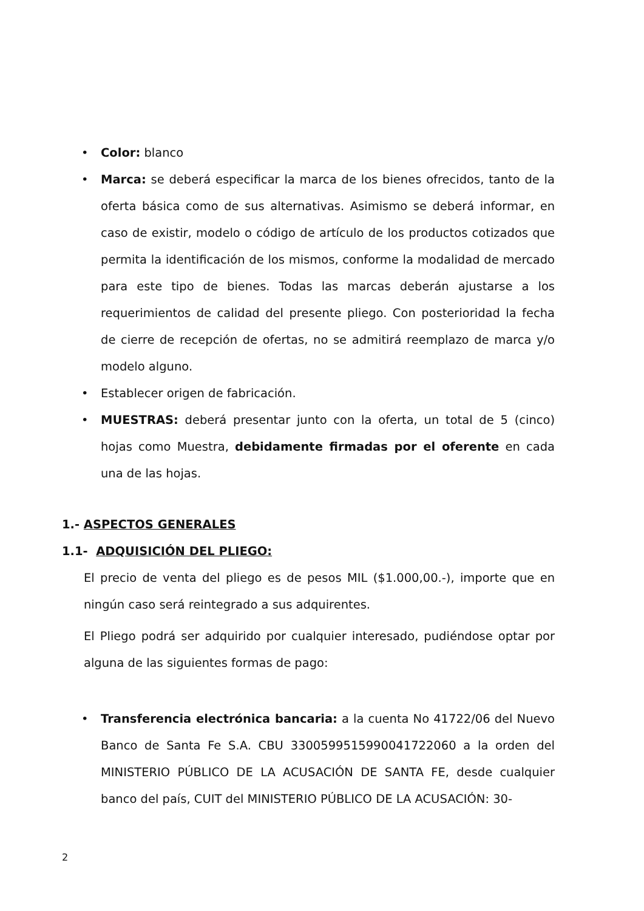• Color: blanco
• Marca: se deberá especificar la marca de los bienes ofrecidos, tanto de la oferta básica como de sus alternativas. Asimismo se deberá informar, en caso de existir, modelo o código de artículo de los productos cotizados que permita la identificación de los mismos, conforme la modalidad de mercado para este tipo de bienes. Todas las marcas deberán ajustarse a los requerimientos de calidad del presente pliego. Con posterioridad la fecha de cierre de recepción de ofertas, no se admitirá reemplazo de marca y/o modelo alguno.
• Establecer origen de fabricación.
• MUESTRAS: deberá presentar junto con la oferta, un total de 5 (cinco) hojas como Muestra, debidamente firmadas por el oferente en cada una de las hojas.
1.- ASPECTOS GENERALES
1.1- ADQUISICIÓN DEL PLIEGO:
El precio de venta del pliego es de pesos MIL ($1.000,00.-), importe que en ningún caso será reintegrado a sus adquirentes.
El Pliego podrá ser adquirido por cualquier interesado, pudiéndose optar por alguna de las siguientes formas de pago:
• Transferencia electrónica bancaria: a la cuenta No 41722/06 del Nuevo Banco de Santa Fe S.A. CBU 3300599515990041722060 a la orden del MINISTERIO PÚBLICO DE LA ACUSACIÓN DE SANTA FE, desde cualquier banco del país, CUIT del MINISTERIO PÚBLICO DE LA ACUSACIÓN: 30-
2